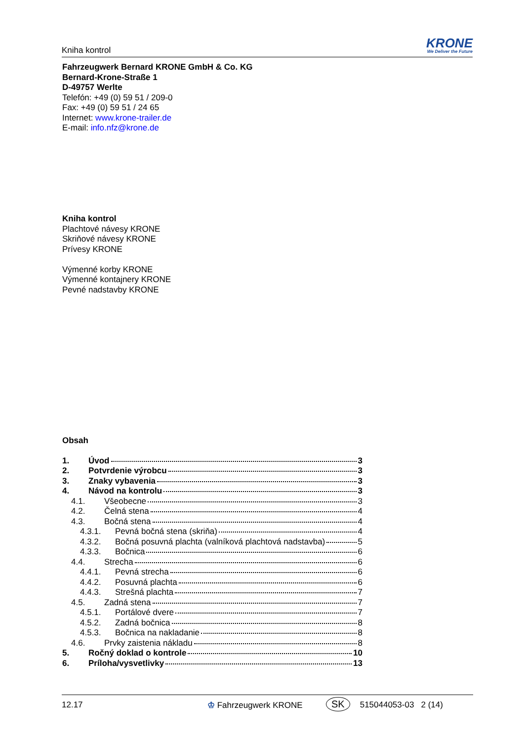Kniha kontrol
KRONE
We Deliver the Future
Fahrzeugwerk Bernard KRONE GmbH & Co. KG
Bernard-Krone-Straße 1
D-49757 Werlte
Telefón: +49 (0) 59 51 / 209-0
Fax: +49 (0) 59 51 / 24 65
Internet: www.krone-trailer.de
E-mail: info.nfz@krone.de
Kniha kontrol
Plachtové návesy KRONE
Skriňové návesy KRONE
Prívesy KRONE
Výmenné korby KRONE
Výmenné kontajnery KRONE
Pevné nadstavby KRONE
Obsah
1. Úvod 3
2. Potvrdenie výrobcu 3
3. Znaky vybavenia 3
4. Návod na kontrolu 3
4.1. Všeobecne 3
4.2. Čelná stena 4
4.3. Bočná stena 4
4.3.1. Pevná bočná stena (skriňa) 4
4.3.2. Bočná posuvná plachta (valníková plachtová nadstavba) 5
4.3.3. Bočnica 6
4.4. Strecha 6
4.4.1. Pevná strecha 6
4.4.2. Posuvná plachta 6
4.4.3. Strešná plachta 7
4.5. Zadná stena 7
4.5.1. Portálové dvere 7
4.5.2. Zadná bočnica 8
4.5.3. Bočnica na nakladanie 8
4.6. Prvky zaistenia nákladu 8
5. Ročný doklad o kontrole 10
6. Príloha/vysvetlivky 13
12.17 ♔ Fahrzeugwerk KRONE SK 515044053-03 2 (14)